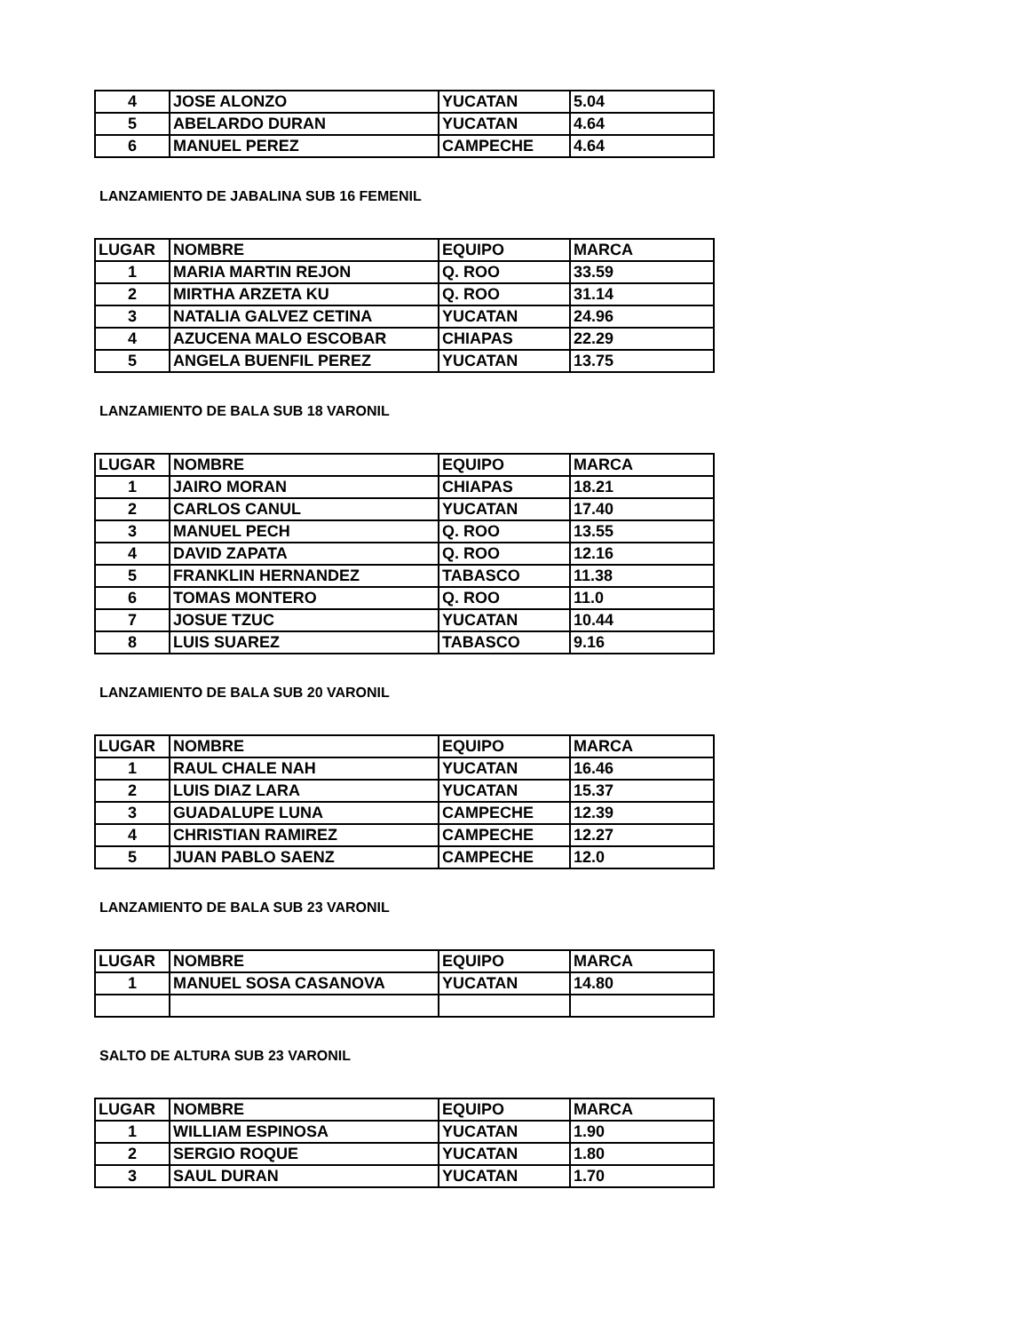| 4 | JOSE ALONZO | YUCATAN | 5.04 |
| 5 | ABELARDO DURAN | YUCATAN | 4.64 |
| 6 | MANUEL PEREZ | CAMPECHE | 4.64 |
LANZAMIENTO DE JABALINA SUB 16 FEMENIL
| LUGAR | NOMBRE | EQUIPO | MARCA |
| 1 | MARIA MARTIN REJON | Q. ROO | 33.59 |
| 2 | MIRTHA ARZETA KU | Q. ROO | 31.14 |
| 3 | NATALIA GALVEZ CETINA | YUCATAN | 24.96 |
| 4 | AZUCENA MALO ESCOBAR | CHIAPAS | 22.29 |
| 5 | ANGELA BUENFIL PEREZ | YUCATAN | 13.75 |
LANZAMIENTO DE BALA SUB 18 VARONIL
| LUGAR | NOMBRE | EQUIPO | MARCA |
| 1 | JAIRO MORAN | CHIAPAS | 18.21 |
| 2 | CARLOS CANUL | YUCATAN | 17.40 |
| 3 | MANUEL PECH | Q. ROO | 13.55 |
| 4 | DAVID ZAPATA | Q. ROO | 12.16 |
| 5 | FRANKLIN HERNANDEZ | TABASCO | 11.38 |
| 6 | TOMAS MONTERO | Q. ROO | 11.0 |
| 7 | JOSUE TZUC | YUCATAN | 10.44 |
| 8 | LUIS SUAREZ | TABASCO | 9.16 |
LANZAMIENTO DE BALA SUB 20 VARONIL
| LUGAR | NOMBRE | EQUIPO | MARCA |
| 1 | RAUL CHALE NAH | YUCATAN | 16.46 |
| 2 | LUIS DIAZ LARA | YUCATAN | 15.37 |
| 3 | GUADALUPE LUNA | CAMPECHE | 12.39 |
| 4 | CHRISTIAN RAMIREZ | CAMPECHE | 12.27 |
| 5 | JUAN PABLO SAENZ | CAMPECHE | 12.0 |
LANZAMIENTO DE BALA SUB 23 VARONIL
| LUGAR | NOMBRE | EQUIPO | MARCA |
| 1 | MANUEL SOSA CASANOVA | YUCATAN | 14.80 |
SALTO DE ALTURA SUB 23 VARONIL
| LUGAR | NOMBRE | EQUIPO | MARCA |
| 1 | WILLIAM ESPINOSA | YUCATAN | 1.90 |
| 2 | SERGIO ROQUE | YUCATAN | 1.80 |
| 3 | SAUL DURAN | YUCATAN | 1.70 |